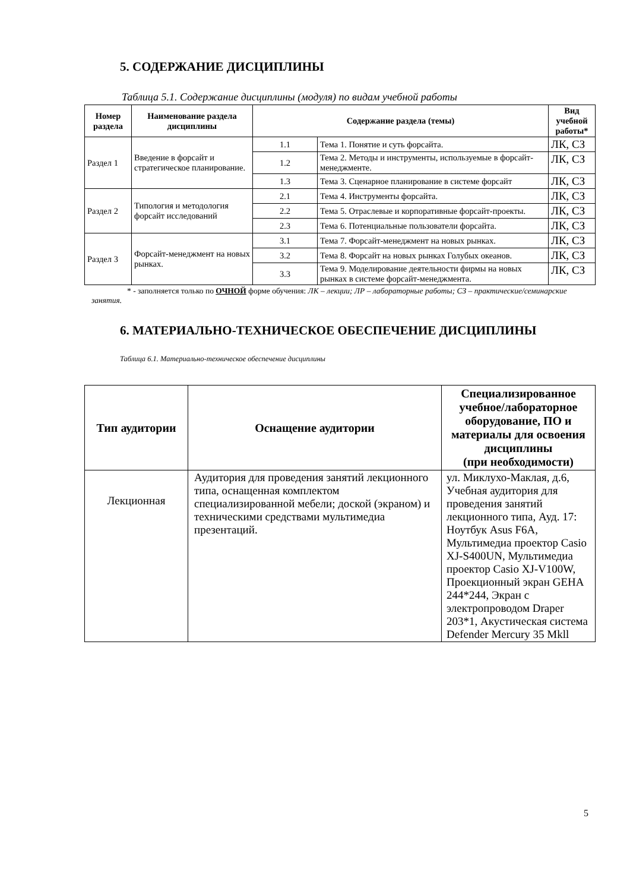5. СОДЕРЖАНИЕ ДИСЦИПЛИНЫ
Таблица 5.1. Содержание дисциплины (модуля) по видам учебной работы
| Номер раздела | Наименование раздела дисциплины | Содержание раздела (темы) | | Вид учебной работы* |
| --- | --- | --- | --- | --- |
| Раздел 1 | Введение в форсайт и стратегическое планирование. | 1.1 | Тема 1. Понятие и суть форсайта. | ЛК, СЗ |
| | | 1.2 | Тема 2. Методы и инструменты, используемые в форсайт-менеджменте. | ЛК, СЗ |
| | | 1.3 | Тема 3. Сценарное планирование в системе форсайт | ЛК, СЗ |
| Раздел 2 | Типология и методология форсайт исследований | 2.1 | Тема 4. Инструменты форсайта. | ЛК, СЗ |
| | | 2.2 | Тема 5. Отраслевые и корпоративные форсайт-проекты. | ЛК, СЗ |
| | | 2.3 | Тема 6. Потенциальные пользователи форсайта. | ЛК, СЗ |
| Раздел 3 | Форсайт-менеджмент на новых рынках. | 3.1 | Тема 7. Форсайт-менеджмент на новых рынках. | ЛК, СЗ |
| | | 3.2 | Тема 8. Форсайт на новых рынках Голубых океанов. | ЛК, СЗ |
| | | 3.3 | Тема 9. Моделирование деятельности фирмы на новых рынках в системе форсайт-менеджмента. | ЛК, СЗ |
* - заполняется только по ОЧНОЙ форме обучения: ЛК – лекции; ЛР – лабораторные работы; СЗ – практические/семинарские занятия.
6. МАТЕРИАЛЬНО-ТЕХНИЧЕСКОЕ ОБЕСПЕЧЕНИЕ ДИСЦИПЛИНЫ
Таблица 6.1. Материально-техническое обеспечение дисциплины
| Тип аудитории | Оснащение аудитории | Специализированное учебное/лабораторное оборудование, ПО и материалы для освоения дисциплины (при необходимости) |
| --- | --- | --- |
| Лекционная | Аудитория для проведения занятий лекционного типа, оснащенная комплектом специализированной мебели; доской (экраном) и техническими средствами мультимедиа презентаций. | ул. Миклухо-Маклая, д.6, Учебная аудитория для проведения занятий лекционного типа, Ауд. 17: Ноутбук Asus F6A, Мультимедиа проектор Casio XJ-S400UN, Мультимедиа проектор Casio XJ-V100W, Проекционный экран GEHA 244*244, Экран с электропроводом Draper 203*1, Акустическая система Defender Mercury 35 Mkll |
5